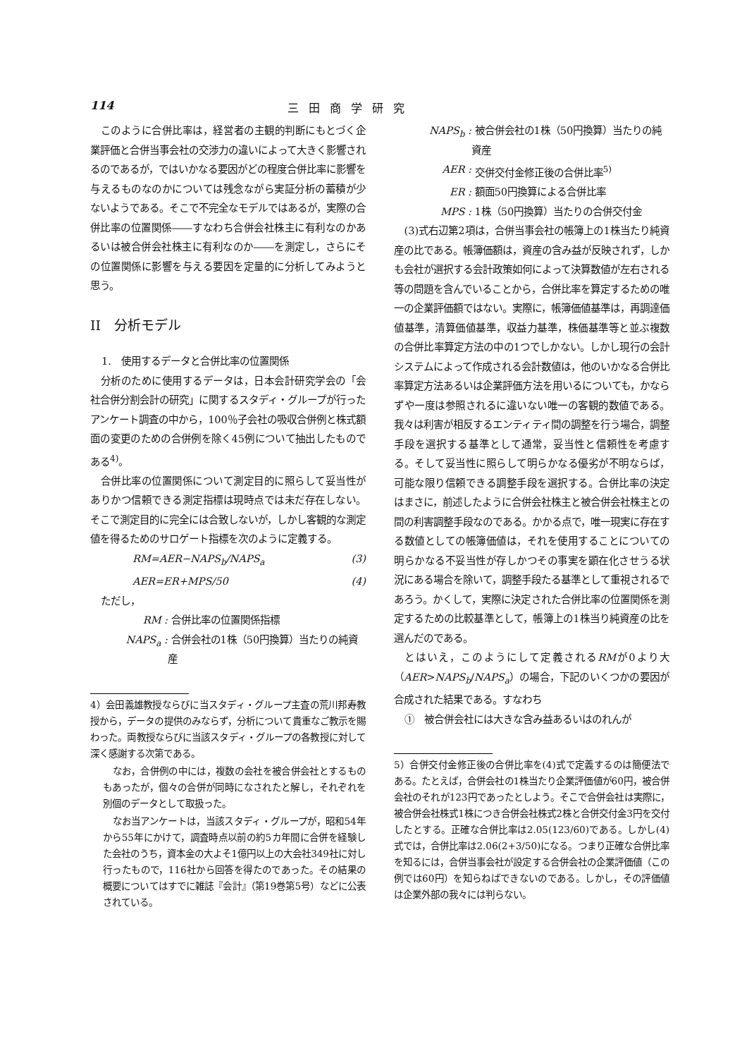114 三田商学研究
このように合併比率は，経営者の主観的判断にもとづく企業評価と合併当事会社の交渉力の違いによって大きく影響されるのであるが，ではいかなる要因がどの程度合併比率に影響を与えるものなのかについては残念ながら実証分析の蓄積が少ないようである。そこで不完全なモデルではあるが，実際の合併比率の位置関係――すなわち合併会社株主に有利なのかあるいは被合併会社株主に有利なのか――を測定し，さらにその位置関係に影響を与える要因を定量的に分析してみようと思う。
II　分析モデル
1.　使用するデータと合併比率の位置関係
分析のために使用するデータは，日本会計研究学会の「会社合併分割会計の研究」に関するスタディ・グループが行ったアンケート調査の中から，100％子会社の吸収合併例と株式額面の変更のための合併例を除く45例について抽出したものである<sup>4)</sup>。
合併比率の位置関係について測定目的に照らして妥当性がありかつ信頼できる測定指標は現時点では未だ存在しない。そこで測定目的に完全には合致しないが，しかし客観的な測定値を得るためのサロゲート指標を次のように定義する。
RM=AER−NAPS<sub>b</sub>/NAPS<sub>a</sub> (3)
AER=ER+MPS/50 (4)
ただし，
RM : 合併比率の位置関係指標
NAPS<sub>a</sub> : 合併会社の1株（50円換算）当たりの純資産
4）会田義雄教授ならびに当スタディ・グループ主査の荒川邦寿教授から，データの提供のみならず，分析について貴重なご教示を賜わった。両教授ならびに当該スタディ・グループの各教授に対して深く感謝する次第である。
なお，合併例の中には，複数の会社を被合併会社とするものもあったが，個々の合併が同時になされたと解し，それぞれを別個のデータとして取扱った。
なお当アンケートは，当該スタディ・グループが，昭和54年から55年にかけて，調査時点以前の約5カ年間に合併を経験した会社のうち，資本金の大よそ1億円以上の大会社349社に対し行ったもので，116社から回答を得たのであった。その結果の概要についてはすでに雑誌『会計』（第19巻第5号）などに公表されている。
NAPS<sub>b</sub> : 被合併会社の1株（50円換算）当たりの純資産
AER : 交併交付金修正後の合併比率<sup>5)</sup>
ER : 額面50円換算による合併比率
MPS : 1株（50円換算）当たりの合併交付金
(3)式右辺第2項は，合併当事会社の帳簿上の1株当たり純資産の比である。帳簿価額は，資産の含み益が反映されず，しかも会社が選択する会計政策如何によって決算数値が左右される等の問題を含んでいることから，合併比率を算定するための唯一の企業評価額ではない。実際に，帳簿価値基準は，再調達価値基準，清算価値基準，収益力基準，株価基準等と並ぶ複数の合併比率算定方法の中の1つでしかない。しかし現行の会計システムによって作成される会計数値は，他のいかなる合併比率算定方法あるいは企業評価方法を用いるについても，かならずや一度は参照されるに違いない唯一の客観的数値である。我々は利害が相反するエンティティ間の調整を行う場合，調整手段を選択する基準として通常，妥当性と信頼性を考慮する。そして妥当性に照らして明らかなる優劣が不明ならば，可能な限り信頼できる調整手段を選択する。合併比率の決定はまさに，前述したように合併会社株主と被合併会社株主との間の利害調整手段なのである。かかる点で，唯一現実に存在する数値としての帳簿価値は，それを使用することについての明らかなる不妥当性が存しかつその事実を顕在化させうる状況にある場合を除いて，調整手段たる基準として重視されるであろう。かくして，実際に決定された合併比率の位置関係を測定するための比較基準として，帳簿上の1株当り純資産の比を選んだのである。
とはいえ，このようにして定義されるRMが0より大（AER>NAPS<sub>b</sub>/NAPS<sub>a</sub>）の場合，下記のいくつかの要因が合成された結果である。すなわち
①　被合併会社には大きな含み益あるいはのれんが
5）合併交付金修正後の合併比率を(4)式で定義するのは簡便法である。たとえば，合併会社の1株当たり企業評価値が60円，被合併会社のそれが123円であったとしよう。そこで合併会社は実際に，被合併会社株式1株につき合併会社株式2株と合併交付金3円を交付したとする。正確な合併比率は2.05(123/60)である。しかし(4)式では，合併比率は2.06(2+3/50)になる。つまり正確な合併比率を知るには，合併当事会社が設定する合併会社の企業評価値（この例では60円）を知らねばできないのである。しかし，その評価値は企業外部の我々には判らない。